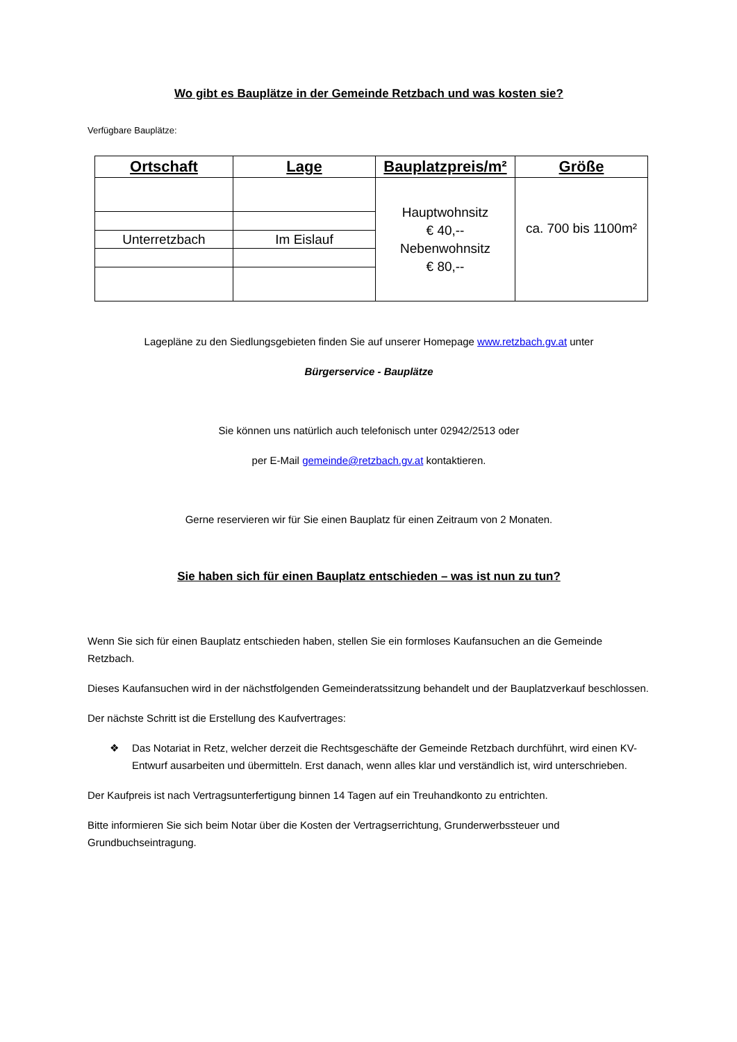Wo gibt es Bauplätze in der Gemeinde Retzbach und was kosten sie?
Verfügbare Bauplätze:
| Ortschaft | Lage | Bauplatzpreis/m² | Größe |
| --- | --- | --- | --- |
| | | Hauptwohnsitz € 40,-- Nebenwohnsitz € 80,-- | ca. 700 bis 1100m² |
| Unterretzbach | Im Eislauf | | |
Lagepläne zu den Siedlungsgebieten finden Sie auf unserer Homepage www.retzbach.gv.at unter
Bürgerservice - Bauplätze
Sie können uns natürlich auch telefonisch unter 02942/2513 oder
per E-Mail gemeinde@retzbach.gv.at kontaktieren.
Gerne reservieren wir für Sie einen Bauplatz für einen Zeitraum von 2 Monaten.
Sie haben sich für einen Bauplatz entschieden – was ist nun zu tun?
Wenn Sie sich für einen Bauplatz entschieden haben, stellen Sie ein formloses Kaufansuchen an die Gemeinde Retzbach.
Dieses Kaufansuchen wird in der nächstfolgenden Gemeinderatssitzung behandelt und der Bauplatzverkauf beschlossen.
Der nächste Schritt ist die Erstellung des Kaufvertrages:
❖ Das Notariat in Retz, welcher derzeit die Rechtsgeschäfte der Gemeinde Retzbach durchführt, wird einen KV-Entwurf ausarbeiten und übermitteln. Erst danach, wenn alles klar und verständlich ist, wird unterschrieben.
Der Kaufpreis ist nach Vertragsunterfertigung binnen 14 Tagen auf ein Treuhandkonto zu entrichten.
Bitte informieren Sie sich beim Notar über die Kosten der Vertragserrichtung, Grunderwerbssteuer und Grundbuchseintragung.